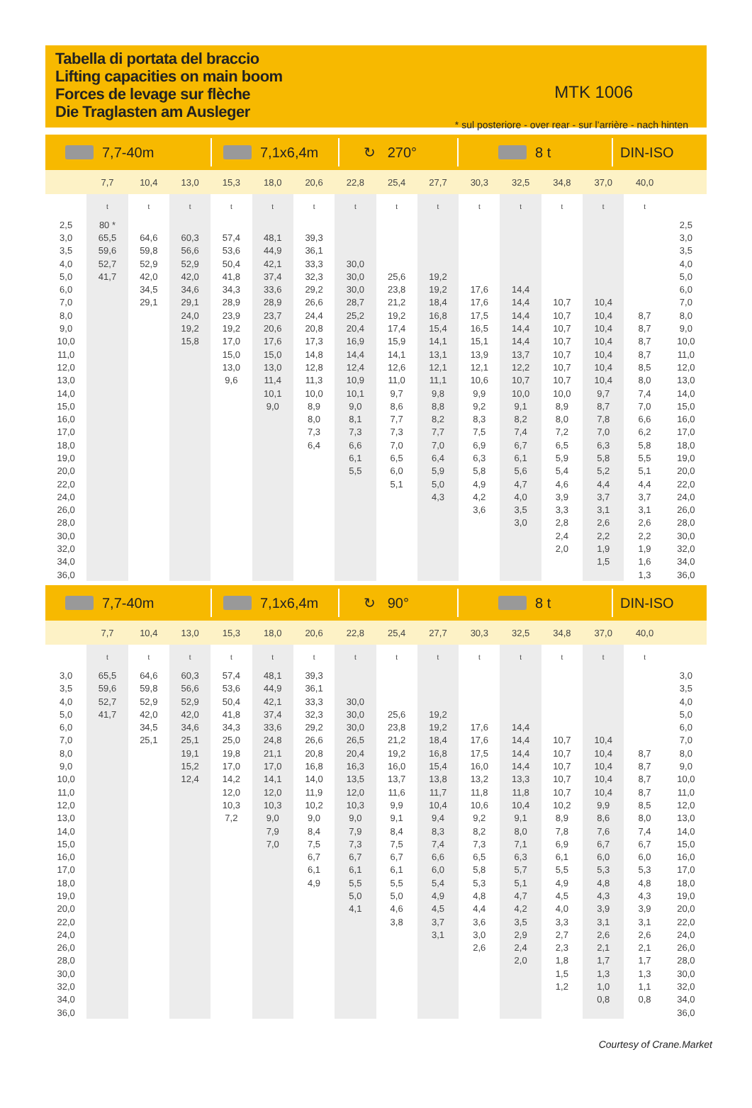Tabella di portata del braccio
Lifting capacities on main boom
Forces de levage sur flèche
Die Traglasten am Ausleger
MTK 1006
* sul posteriore - over rear - sur l’arrière - nach hinten
7,7-40m 7,1x6,4m ↻ 270° 8 t DIN-ISO
| | 7,7 | 10,4 | 13,0 | 15,3 | 18,0 | 20,6 | 22,8 | 25,4 | 27,7 | 30,3 | 32,5 | 34,8 | 37,0 | 40,0 | |
| --- | --- | --- | --- | --- | --- | --- | --- | --- | --- | --- | --- | --- | --- | --- | --- |
| | t | t | t | t | t | t | t | t | t | t | t | t | t | t | |
| 2,5 | 80 * | | | | | | | | | | | | | | 2,5 |
| 3,0 | 65,5 | 64,6 | 60,3 | 57,4 | 48,1 | 39,3 | | | | | | | | | 3,0 |
| 3,5 | 59,6 | 59,8 | 56,6 | 53,6 | 44,9 | 36,1 | | | | | | | | | 3,5 |
| 4,0 | 52,7 | 52,9 | 52,9 | 50,4 | 42,1 | 33,3 | 30,0 | | | | | | | | 4,0 |
| 5,0 | 41,7 | 42,0 | 42,0 | 41,8 | 37,4 | 32,3 | 30,0 | 25,6 | 19,2 | | | | | | 5,0 |
| 6,0 | | 34,5 | 34,6 | 34,3 | 33,6 | 29,2 | 30,0 | 23,8 | 19,2 | 17,6 | 14,4 | | | | 6,0 |
| 7,0 | | 29,1 | 29,1 | 28,9 | 28,9 | 26,6 | 28,7 | 21,2 | 18,4 | 17,6 | 14,4 | 10,7 | 10,4 | | 7,0 |
| 8,0 | | | 24,0 | 23,9 | 23,7 | 24,4 | 25,2 | 19,2 | 16,8 | 17,5 | 14,4 | 10,7 | 10,4 | 8,7 | 8,0 |
| 9,0 | | | 19,2 | 19,2 | 20,6 | 20,8 | 20,4 | 17,4 | 15,4 | 16,5 | 14,4 | 10,7 | 10,4 | 8,7 | 9,0 |
| 10,0 | | | 15,8 | 17,0 | 17,6 | 17,3 | 16,9 | 15,9 | 14,1 | 15,1 | 14,4 | 10,7 | 10,4 | 8,7 | 10,0 |
| 11,0 | | | | 15,0 | 15,0 | 14,8 | 14,4 | 14,1 | 13,1 | 13,9 | 13,7 | 10,7 | 10,4 | 8,7 | 11,0 |
| 12,0 | | | | 13,0 | 13,0 | 12,8 | 12,4 | 12,6 | 12,1 | 12,1 | 12,2 | 10,7 | 10,4 | 8,5 | 12,0 |
| 13,0 | | | | 9,6 | 11,4 | 11,3 | 10,9 | 11,0 | 11,1 | 10,6 | 10,7 | 10,7 | 10,4 | 8,0 | 13,0 |
| 14,0 | | | | | 10,1 | 10,0 | 10,1 | 9,7 | 9,8 | 9,9 | 10,0 | 10,0 | 9,7 | 7,4 | 14,0 |
| 15,0 | | | | | 9,0 | 8,9 | 9,0 | 8,6 | 8,8 | 9,2 | 9,1 | 8,9 | 8,7 | 7,0 | 15,0 |
| 16,0 | | | | | | 8,0 | 8,1 | 7,7 | 8,2 | 8,3 | 8,2 | 8,0 | 7,8 | 6,6 | 16,0 |
| 17,0 | | | | | | 7,3 | 7,3 | 7,3 | 7,7 | 7,5 | 7,4 | 7,2 | 7,0 | 6,2 | 17,0 |
| 18,0 | | | | | | 6,4 | 6,6 | 7,0 | 7,0 | 6,9 | 6,7 | 6,5 | 6,3 | 5,8 | 18,0 |
| 19,0 | | | | | | | 6,1 | 6,5 | 6,4 | 6,3 | 6,1 | 5,9 | 5,8 | 5,5 | 19,0 |
| 20,0 | | | | | | | 5,5 | 6,0 | 5,9 | 5,8 | 5,6 | 5,4 | 5,2 | 5,1 | 20,0 |
| 22,0 | | | | | | | | 5,1 | 5,0 | 4,9 | 4,7 | 4,6 | 4,4 | 4,4 | 22,0 |
| 24,0 | | | | | | | | | 4,3 | 4,2 | 4,0 | 3,9 | 3,7 | 3,7 | 24,0 |
| 26,0 | | | | | | | | | | 3,6 | 3,5 | 3,3 | 3,1 | 3,1 | 26,0 |
| 28,0 | | | | | | | | | | | 3,0 | 2,8 | 2,6 | 2,6 | 28,0 |
| 30,0 | | | | | | | | | | | | 2,4 | 2,2 | 2,2 | 30,0 |
| 32,0 | | | | | | | | | | | | 2,0 | 1,9 | 1,9 | 32,0 |
| 34,0 | | | | | | | | | | | | | 1,5 | 1,6 | 34,0 |
| 36,0 | | | | | | | | | | | | | | 1,3 | 36,0 |
7,7-40m 7,1x6,4m ↻ 90° 8 t DIN-ISO
| | 7,7 | 10,4 | 13,0 | 15,3 | 18,0 | 20,6 | 22,8 | 25,4 | 27,7 | 30,3 | 32,5 | 34,8 | 37,0 | 40,0 | |
| --- | --- | --- | --- | --- | --- | --- | --- | --- | --- | --- | --- | --- | --- | --- | --- |
| | t | t | t | t | t | t | t | t | t | t | t | t | t | t | |
| 3,0 | 65,5 | 64,6 | 60,3 | 57,4 | 48,1 | 39,3 | | | | | | | | | 3,0 |
| 3,5 | 59,6 | 59,8 | 56,6 | 53,6 | 44,9 | 36,1 | | | | | | | | | 3,5 |
| 4,0 | 52,7 | 52,9 | 52,9 | 50,4 | 42,1 | 33,3 | 30,0 | | | | | | | | 4,0 |
| 5,0 | 41,7 | 42,0 | 42,0 | 41,8 | 37,4 | 32,3 | 30,0 | 25,6 | 19,2 | | | | | | 5,0 |
| 6,0 | | 34,5 | 34,6 | 34,3 | 33,6 | 29,2 | 30,0 | 23,8 | 19,2 | 17,6 | 14,4 | | | | 6,0 |
| 7,0 | | 25,1 | 25,1 | 25,0 | 24,8 | 26,6 | 26,5 | 21,2 | 18,4 | 17,6 | 14,4 | 10,7 | 10,4 | | 7,0 |
| 8,0 | | | 19,1 | 19,8 | 21,1 | 20,8 | 20,4 | 19,2 | 16,8 | 17,5 | 14,4 | 10,7 | 10,4 | 8,7 | 8,0 |
| 9,0 | | | 15,2 | 17,0 | 17,0 | 16,8 | 16,3 | 16,0 | 15,4 | 16,0 | 14,4 | 10,7 | 10,4 | 8,7 | 9,0 |
| 10,0 | | | 12,4 | 14,2 | 14,1 | 14,0 | 13,5 | 13,7 | 13,8 | 13,2 | 13,3 | 10,7 | 10,4 | 8,7 | 10,0 |
| 11,0 | | | | 12,0 | 12,0 | 11,9 | 12,0 | 11,6 | 11,7 | 11,8 | 11,8 | 10,7 | 10,4 | 8,7 | 11,0 |
| 12,0 | | | | 10,3 | 10,3 | 10,2 | 10,3 | 9,9 | 10,4 | 10,6 | 10,4 | 10,2 | 9,9 | 8,5 | 12,0 |
| 13,0 | | | | 7,2 | 9,0 | 9,0 | 9,0 | 9,1 | 9,4 | 9,2 | 9,1 | 8,9 | 8,6 | 8,0 | 13,0 |
| 14,0 | | | | | 7,9 | 8,4 | 7,9 | 8,4 | 8,3 | 8,2 | 8,0 | 7,8 | 7,6 | 7,4 | 14,0 |
| 15,0 | | | | | 7,0 | 7,5 | 7,3 | 7,5 | 7,4 | 7,3 | 7,1 | 6,9 | 6,7 | 6,7 | 15,0 |
| 16,0 | | | | | | 6,7 | 6,7 | 6,7 | 6,6 | 6,5 | 6,3 | 6,1 | 6,0 | 6,0 | 16,0 |
| 17,0 | | | | | | 6,1 | 6,1 | 6,1 | 6,0 | 5,8 | 5,7 | 5,5 | 5,3 | 5,3 | 17,0 |
| 18,0 | | | | | | 4,9 | 5,5 | 5,5 | 5,4 | 5,3 | 5,1 | 4,9 | 4,8 | 4,8 | 18,0 |
| 19,0 | | | | | | | 5,0 | 5,0 | 4,9 | 4,8 | 4,7 | 4,5 | 4,3 | 4,3 | 19,0 |
| 20,0 | | | | | | | 4,1 | 4,6 | 4,5 | 4,4 | 4,2 | 4,0 | 3,9 | 3,9 | 20,0 |
| 22,0 | | | | | | | | 3,8 | 3,7 | 3,6 | 3,5 | 3,3 | 3,1 | 3,1 | 22,0 |
| 24,0 | | | | | | | | | 3,1 | 3,0 | 2,9 | 2,7 | 2,6 | 2,6 | 24,0 |
| 26,0 | | | | | | | | | | 2,6 | 2,4 | 2,3 | 2,1 | 2,1 | 26,0 |
| 28,0 | | | | | | | | | | | 2,0 | 1,8 | 1,7 | 1,7 | 28,0 |
| 30,0 | | | | | | | | | | | | 1,5 | 1,3 | 1,3 | 30,0 |
| 32,0 | | | | | | | | | | | | 1,2 | 1,0 | 1,1 | 32,0 |
| 34,0 | | | | | | | | | | | | | 0,8 | 0,8 | 34,0 |
| 36,0 | | | | | | | | | | | | | | | 36,0 |
Courtesy of Crane.Market